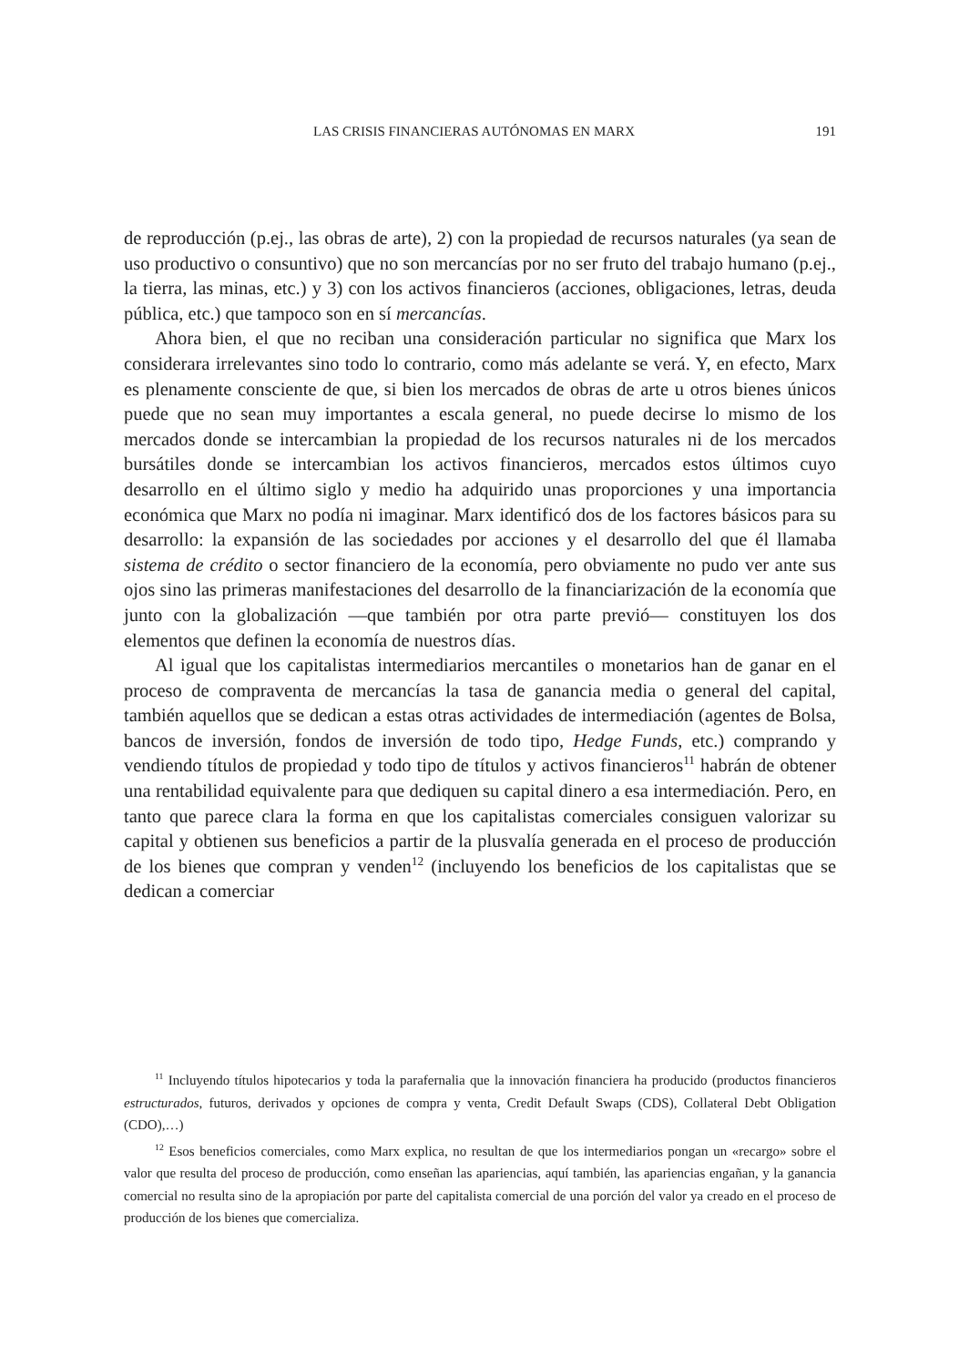LAS CRISIS FINANCIERAS AUTÓNOMAS EN MARX 191
de reproducción (p.ej., las obras de arte), 2) con la propiedad de recursos naturales (ya sean de uso productivo o consuntivo) que no son mercancías por no ser fruto del trabajo humano (p.ej., la tierra, las minas, etc.) y 3) con los activos financieros (acciones, obligaciones, letras, deuda pública, etc.) que tampoco son en sí mercancías.
Ahora bien, el que no reciban una consideración particular no significa que Marx los considerara irrelevantes sino todo lo contrario, como más adelante se verá. Y, en efecto, Marx es plenamente consciente de que, si bien los mercados de obras de arte u otros bienes únicos puede que no sean muy importantes a escala general, no puede decirse lo mismo de los mercados donde se intercambian la propiedad de los recursos naturales ni de los mercados bursátiles donde se intercambian los activos financieros, mercados estos últimos cuyo desarrollo en el último siglo y medio ha adquirido unas proporciones y una importancia económica que Marx no podía ni imaginar. Marx identificó dos de los factores básicos para su desarrollo: la expansión de las sociedades por acciones y el desarrollo del que él llamaba sistema de crédito o sector financiero de la economía, pero obviamente no pudo ver ante sus ojos sino las primeras manifestaciones del desarrollo de la financiarización de la economía que junto con la globalización —que también por otra parte previó— constituyen los dos elementos que definen la economía de nuestros días.
Al igual que los capitalistas intermediarios mercantiles o monetarios han de ganar en el proceso de compraventa de mercancías la tasa de ganancia media o general del capital, también aquellos que se dedican a estas otras actividades de intermediación (agentes de Bolsa, bancos de inversión, fondos de inversión de todo tipo, Hedge Funds, etc.) comprando y vendiendo títulos de propiedad y todo tipo de títulos y activos financieros<sup>11</sup> habrán de obtener una rentabilidad equivalente para que dediquen su capital dinero a esa intermediación. Pero, en tanto que parece clara la forma en que los capitalistas comerciales consiguen valorizar su capital y obtienen sus beneficios a partir de la plusvalía generada en el proceso de producción de los bienes que compran y venden<sup>12</sup> (incluyendo los beneficios de los capitalistas que se dedican a comerciar
<sup>11</sup> Incluyendo títulos hipotecarios y toda la parafernalia que la innovación financiera ha producido (productos financieros estructurados, futuros, derivados y opciones de compra y venta, Credit Default Swaps (CDS), Collateral Debt Obligation (CDO),…)
<sup>12</sup> Esos beneficios comerciales, como Marx explica, no resultan de que los intermediarios pongan un «recargo» sobre el valor que resulta del proceso de producción, como enseñan las apariencias, aquí también, las apariencias engañan, y la ganancia comercial no resulta sino de la apropiación por parte del capitalista comercial de una porción del valor ya creado en el proceso de producción de los bienes que comercializa.